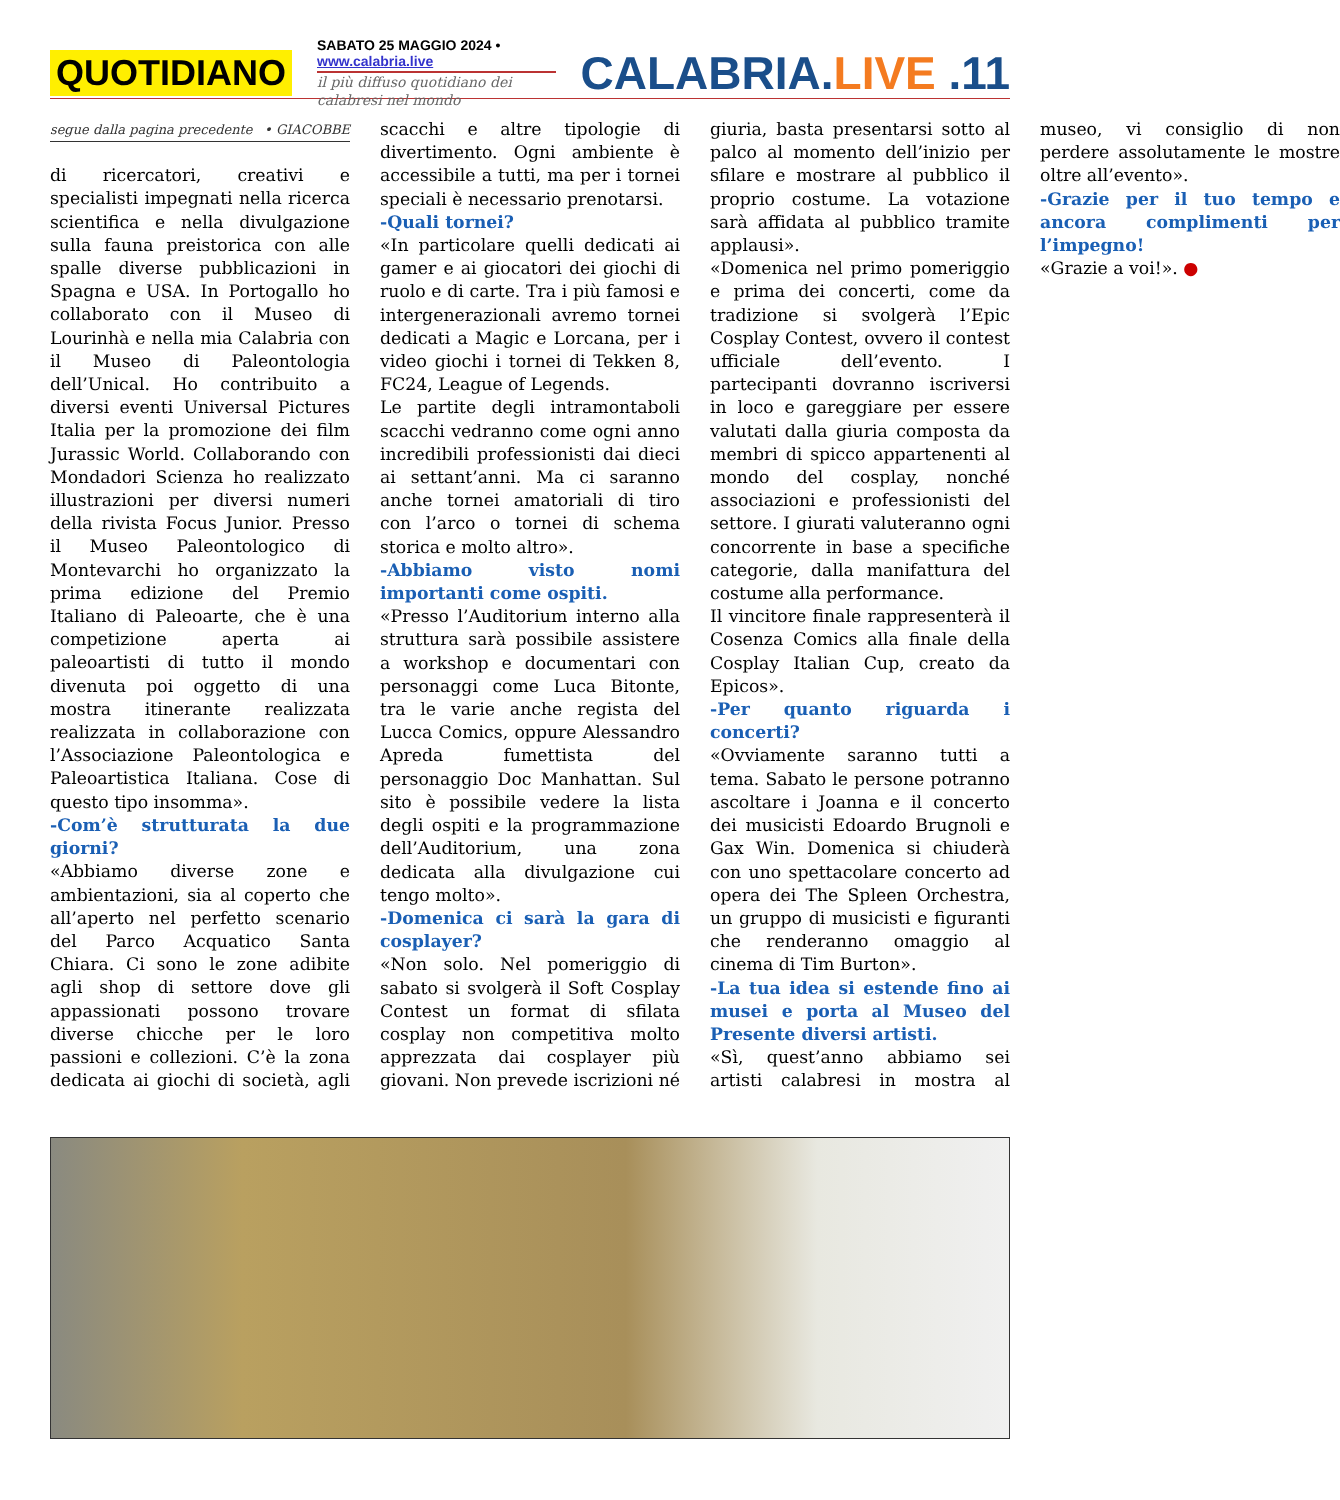QUOTIDIANO
SABATO 25 MAGGIO 2024 • www.calabria.live
il più diffuso quotidiano dei calabresi nel mondo
CALABRIA.LIVE .11
segue dalla pagina precedente • GIACOBBE
di ricercatori, creativi e specialisti impegnati nella ricerca scientifica e nella divulgazione sulla fauna preistorica con alle spalle diverse pubblicazioni in Spagna e USA. In Portogallo ho collaborato con il Museo di Lourinhà e nella mia Calabria con il Museo di Paleontologia dell’Unical. Ho contribuito a diversi eventi Universal Pictures Italia per la promozione dei film Jurassic World. Collaborando con Mondadori Scienza ho realizzato illustrazioni per diversi numeri della rivista Focus Junior. Presso il Museo Paleontologico di Montevarchi ho organizzato la prima edizione del Premio Italiano di Paleoarte, che è una competizione aperta ai paleoartisti di tutto il mondo divenuta poi oggetto di una mostra itinerante realizzata realizzata in collaborazione con l’Associazione Paleontologica e Paleoartistica Italiana. Cose di questo tipo insomma».
-Com’è strutturata la due giorni?
«Abbiamo diverse zone e ambientazioni, sia al coperto che all’aperto nel perfetto scenario del Parco Acquatico Santa Chiara. Ci sono le zone adibite agli shop di settore dove gli appassionati possono trovare diverse chicche per le loro passioni e collezioni. C’è la zona dedicata ai giochi di società, agli scacchi e altre tipologie di divertimento. Ogni ambiente è accessibile a tutti, ma per i tornei speciali è necessario prenotarsi.
-Quali tornei?
«In particolare quelli dedicati ai gamer e ai giocatori dei giochi di ruolo e di carte. Tra i più famosi e intergenerazionali avremo tornei dedicati a Magic e Lorcana, per i video giochi i tornei di Tekken 8, FC24, League of Legends.
Le partite degli intramontaboli scacchi vedranno come ogni anno incredibili professionisti dai dieci ai settant’anni. Ma ci saranno anche tornei amatoriali di tiro con l’arco o tornei di schema storica e molto altro».
-Abbiamo visto nomi importanti come ospiti.
«Presso l’Auditorium interno alla struttura sarà possibile assistere a workshop e documentari con personaggi come Luca Bitonte, tra le varie anche regista del Lucca Comics, oppure Alessandro Apreda fumettista del personaggio Doc Manhattan. Sul sito è possibile vedere la lista degli ospiti e la programmazione dell’Auditorium, una zona dedicata alla divulgazione cui tengo molto».
-Domenica ci sarà la gara di cosplayer?
«Non solo. Nel pomeriggio di sabato si svolgerà il Soft Cosplay Contest un format di sfilata cosplay non competitiva molto apprezzata dai cosplayer più giovani. Non prevede iscrizioni né giuria, basta presentarsi sotto al palco al momento dell’inizio per sfilare e mostrare al pubblico il proprio costume. La votazione sarà affidata al pubblico tramite applausi».
«Domenica nel primo pomeriggio e prima dei concerti, come da tradizione si svolgerà l’Epic Cosplay Contest, ovvero il contest ufficiale dell’evento. I partecipanti dovranno iscriversi in loco e gareggiare per essere valutati dalla giuria composta da membri di spicco appartenenti al mondo del cosplay, nonché associazioni e professionisti del settore. I giurati valuteranno ogni concorrente in base a specifiche categorie, dalla manifattura del costume alla performance.
Il vincitore finale rappresenterà il Cosenza Comics alla finale della Cosplay Italian Cup, creato da Epicos».
-Per quanto riguarda i concerti?
«Ovviamente saranno tutti a tema. Sabato le persone potranno ascoltare i Joanna e il concerto dei musicisti Edoardo Brugnoli e Gax Win. Domenica si chiuderà con uno spettacolare concerto ad opera dei The Spleen Orchestra, un gruppo di musicisti e figuranti che renderanno omaggio al cinema di Tim Burton».
-La tua idea si estende fino ai musei e porta al Museo del Presente diversi artisti.
«Sì, quest’anno abbiamo sei artisti calabresi in mostra al museo, vi consiglio di non perdere assolutamente le mostre oltre all’evento».
-Grazie per il tuo tempo e ancora complimenti per l’impegno!
«Grazie a voi!». ●